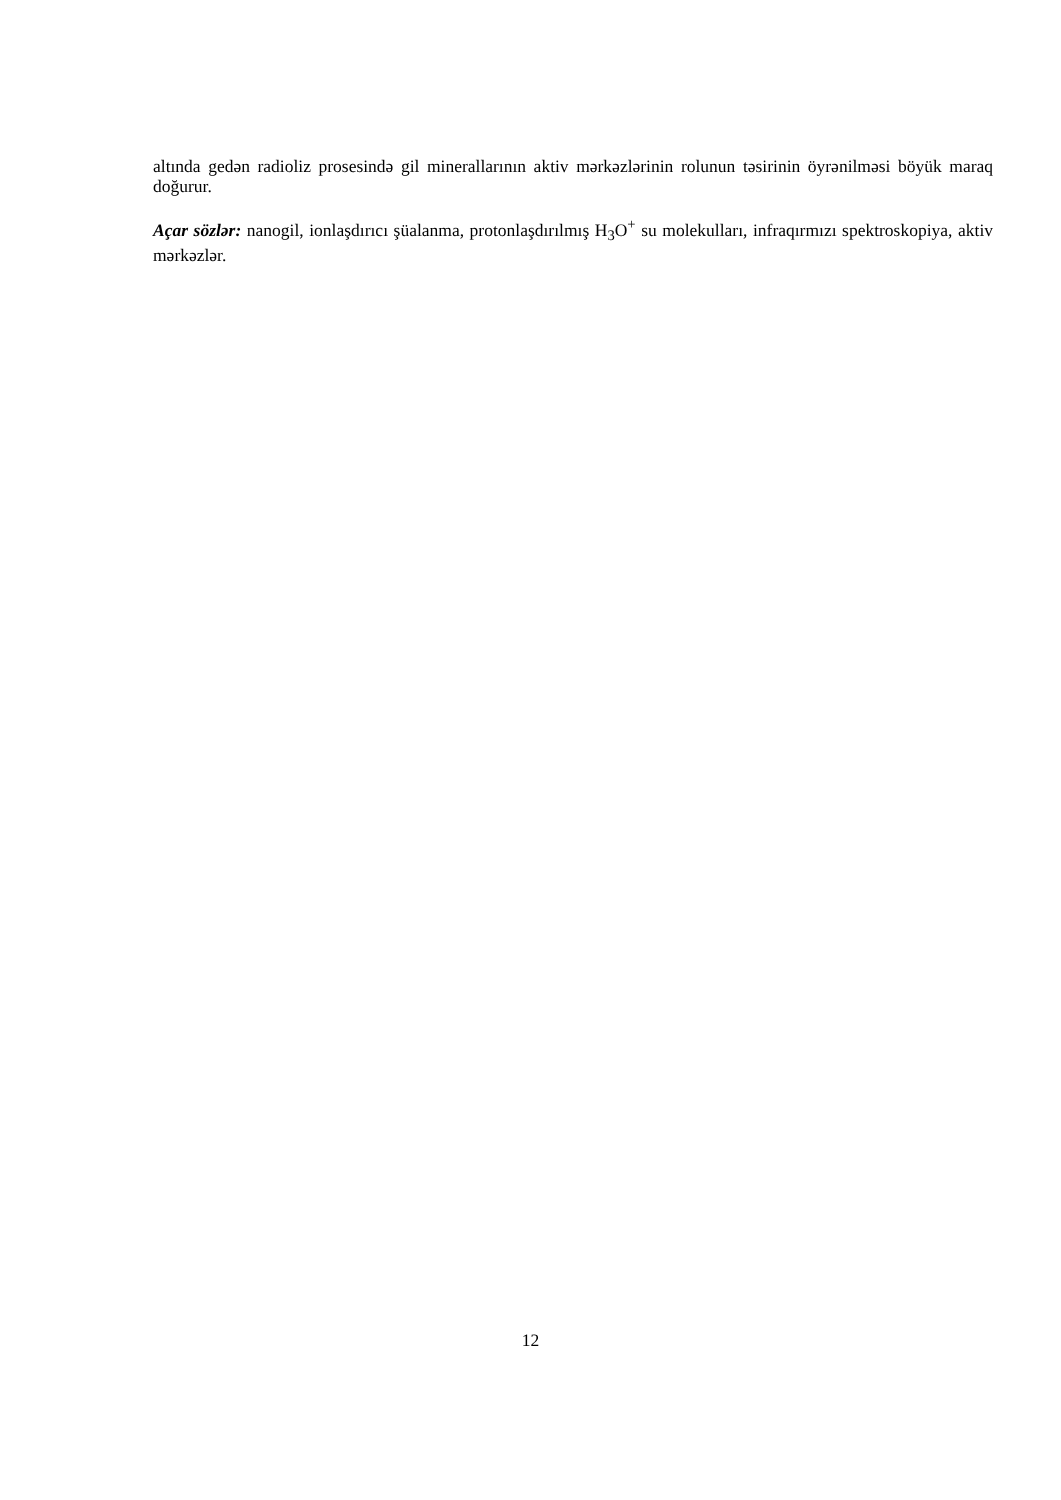altında gedən radioliz prosesində gil minerallarının aktiv mərkəzlərinin rolunun təsirinin öyrənilməsi böyük maraq doğurur.
Açar sözlər: nanogil, ionlaşdırıcı şüalanma, protonlaşdırılmış H<sub>3</sub>O<sup>+</sup> su molekulları, infraqırmızı spektroskopiya, aktiv mərkəzlər.
12